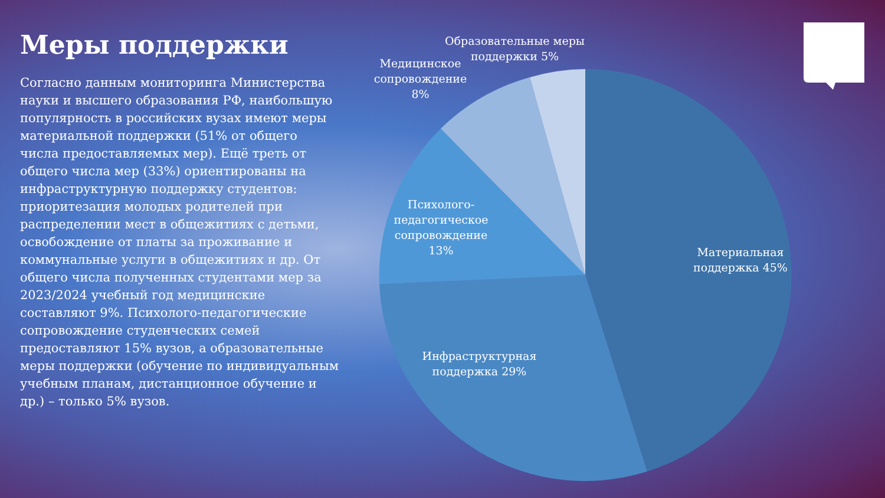Меры поддержки
Согласно данным мониторинга Министерства науки и высшего образования РФ, наибольшую популярность в российских вузах имеют меры материальной поддержки (51% от общего числа предоставляемых мер). Ещё треть от общего числа мер (33%) ориентированы на инфраструктурную поддержку студентов: приоритезация молодых родителей при распределении мест в общежитиях с детьми, освобождение от платы за проживание и коммунальные услуги в общежитиях и др. От общего числа полученных студентами мер за 2023/2024 учебный год медицинские составляют 9%. Психолого-педагогические сопровождение студенческих семей предоставляют 15% вузов, а образовательные меры поддержки (обучение по индивидуальным учебным планам, дистанционное обучение и др.) – только 5% вузов.
Материальная поддержка 45%
Инфраструктурная поддержка 29%
Психолого-педагогическое сопровождение 13%
Медицинское сопровождение 8%
Образовательные меры поддержки 5%